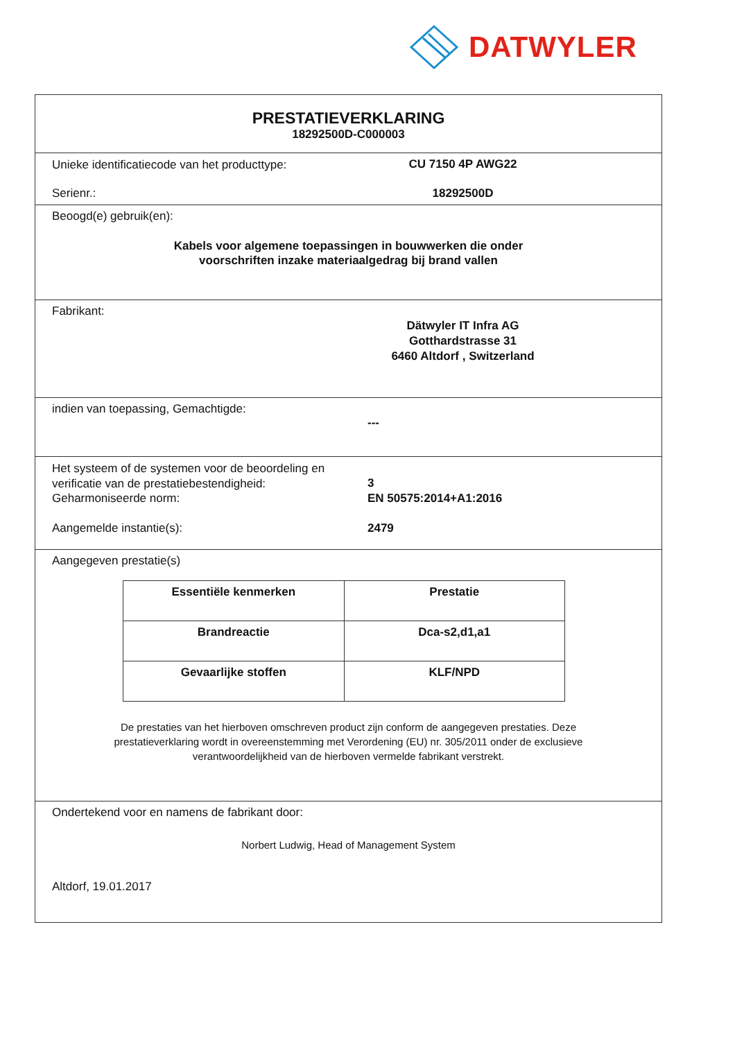DATWYLER
PRESTATIEVERKLARING
18292500D-C000003
Unieke identificatiecode van het producttype:
CU 7150 4P AWG22
Serienr.: 18292500D
Beoogd(e) gebruik(en):
Kabels voor algemene toepassingen in bouwwerken die onder
voorschriften inzake materiaalgedrag bij brand vallen
Fabrikant:
Dätwyler IT Infra AG
Gotthardstrasse 31
6460 Altdorf , Switzerland
indien van toepassing, Gemachtigde:
---
Het systeem of de systemen voor de beoordeling en verificatie van de prestatiebestendigheid:
3
Geharmoniseerde norm: EN 50575:2014+A1:2016
Aangemelde instantie(s): 2479
Aangegeven prestatie(s)
| Essentiële kenmerken | Prestatie |
| --- | --- |
| Brandreactie | Dca-s2,d1,a1 |
| Gevaarlijke stoffen | KLF/NPD |
De prestaties van het hierboven omschreven product zijn conform de aangegeven prestaties. Deze
prestatieverklaring wordt in overeenstemming met Verordening (EU) nr. 305/2011 onder de exclusieve
verantwoordelijkheid van de hierboven vermelde fabrikant verstrekt.
Ondertekend voor en namens de fabrikant door:
Norbert Ludwig, Head of Management System
Altdorf, 19.01.2017